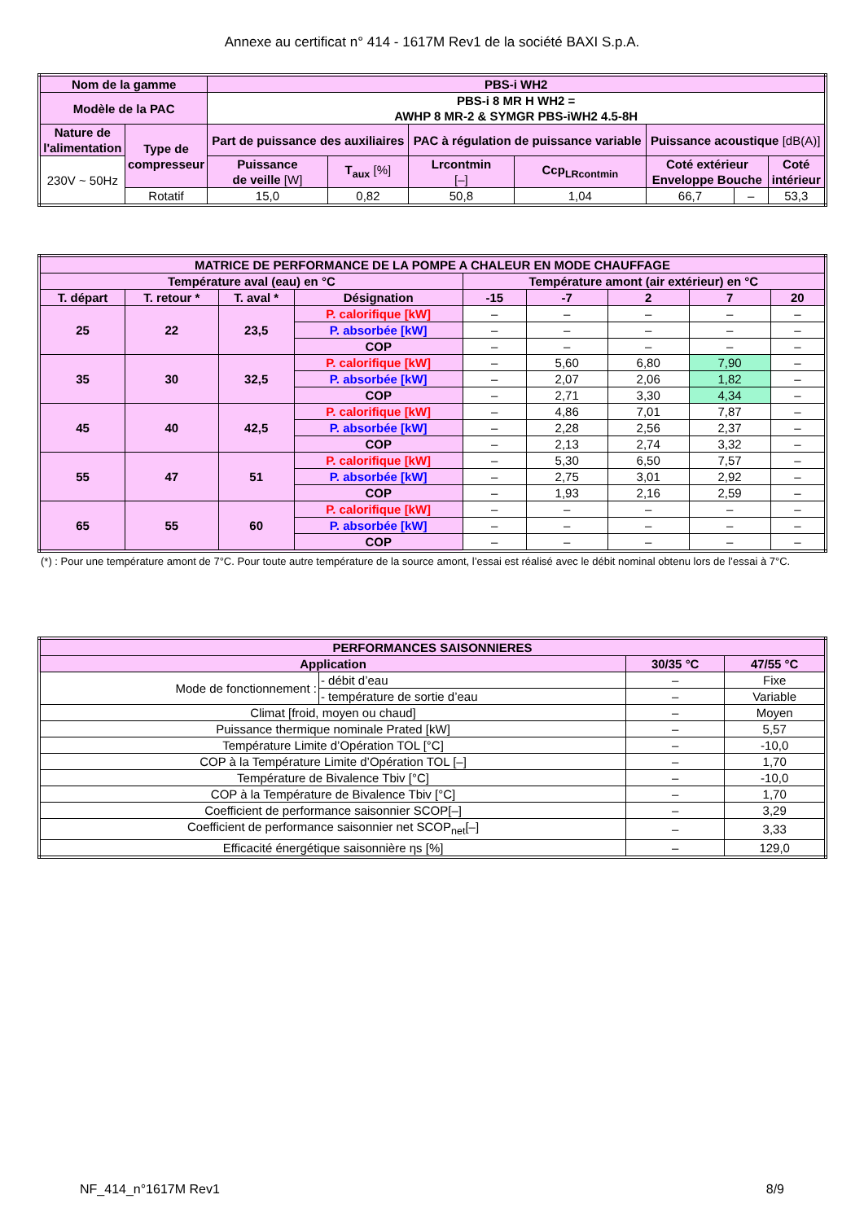Annexe au certificat n° 414 - 1617M Rev1 de la société BAXI S.p.A.
| Nom de la gamme | | PBS-i WH2 | | | | | | |
| --- | --- | --- | --- | --- | --- | --- | --- | --- |
| Modèle de la PAC | | PBS-i 8 MR H WH2 = AWHP 8 MR-2 & SYMGR PBS-iWH2 4.5-8H | | | | | | |
| Nature de l'alimentation | Type de compresseur | Part de puissance des auxiliaires | | PAC à régulation de puissance variable | | Puissance acoustique [dB(A)] | | |
| 230V ~ 50Hz | | Puissance de veille [W] | T<sub>aux</sub> [%] | Lrcontmin [–] | Ccp<sub>LRcontmin</sub> | Coté extérieur Enveloppe Bouche | | Coté intérieur |
| | Rotatif | 15,0 | 0,82 | 50,8 | 1,04 | 66,7 | – | 53,3 |
| MATRICE DE PERFORMANCE DE LA POMPE A CHALEUR EN MODE CHAUFFAGE | | | | | | | | |
| --- | --- | --- | --- | --- | --- | --- | --- | --- |
| Température aval (eau) en °C | | | | Température amont (air extérieur) en °C | | | | |
| T. départ | T. retour * | T. aval * | Désignation | -15 | -7 | 2 | 7 | 20 |
| 25 | 22 | 23,5 | P. calorifique [kW] | – | – | – | – | – |
| | | | P. absorbée [kW] | – | – | – | – | – |
| | | | COP | – | – | – | – | – |
| 35 | 30 | 32,5 | P. calorifique [kW] | – | 5,60 | 6,80 | 7,90 | – |
| | | | P. absorbée [kW] | – | 2,07 | 2,06 | 1,82 | – |
| | | | COP | – | 2,71 | 3,30 | 4,34 | – |
| 45 | 40 | 42,5 | P. calorifique [kW] | – | 4,86 | 7,01 | 7,87 | – |
| | | | P. absorbée [kW] | – | 2,28 | 2,56 | 2,37 | – |
| | | | COP | – | 2,13 | 2,74 | 3,32 | – |
| 55 | 47 | 51 | P. calorifique [kW] | – | 5,30 | 6,50 | 7,57 | – |
| | | | P. absorbée [kW] | – | 2,75 | 3,01 | 2,92 | – |
| | | | COP | – | 1,93 | 2,16 | 2,59 | – |
| 65 | 55 | 60 | P. calorifique [kW] | – | – | – | – | – |
| | | | P. absorbée [kW] | – | – | – | – | – |
| | | | COP | – | – | – | – | – |
(*) : Pour une température amont de 7°C. Pour toute autre température de la source amont, l’essai est réalisé avec le débit nominal obtenu lors de l’essai à 7°C.
| PERFORMANCES SAISONNIERES | | | |
| --- | --- | --- | --- |
| Application | | 30/35 °C | 47/55 °C |
| Mode de fonctionnement : | - débit d’eau | – | Fixe |
| | - température de sortie d’eau | – | Variable |
| Climat [froid, moyen ou chaud] | | – | Moyen |
| Puissance thermique nominale Prated [kW] | | – | 5,57 |
| Température Limite d’Opération TOL [°C] | | – | -10,0 |
| COP à la Température Limite d’Opération TOL [–] | | – | 1,70 |
| Température de Bivalence Tbiv [°C] | | – | -10,0 |
| COP à la Température de Bivalence Tbiv [°C] | | – | 1,70 |
| Coefficient de performance saisonnier SCOP[–] | | – | 3,29 |
| Coefficient de performance saisonnier net SCOP<sub>net</sub>[–] | | – | 3,33 |
| Efficacité énergétique saisonnière ηs [%] | | – | 129,0 |
NF_414_n°1617M Rev1 8/9